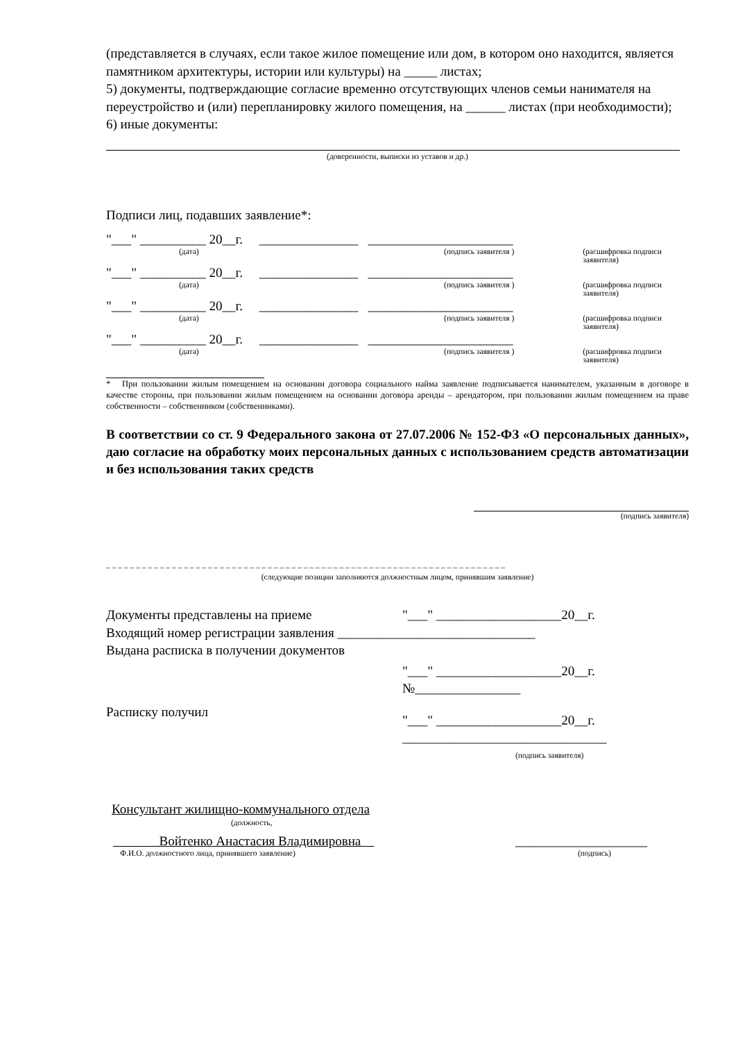(представляется в случаях, если такое жилое помещение или дом, в котором оно находится, является памятником архитектуры, истории или культуры) на _____ листах;
5) документы, подтверждающие согласие временно отсутствующих членов семьи нанимателя на переустройство и (или) перепланировку жилого помещения, на ______ листах (при необходимости);
6) иные документы:
(доверенности, выписки из уставов и др.)
Подписи лиц, подавших заявление*:
"___" __________ 20__г. _______________ ______________________
(дата) (подпись заявителя ) (расшифровка подписи заявителя)
"___" __________ 20__г. _______________ ______________________
(дата) (подпись заявителя ) (расшифровка подписи заявителя)
"___" __________ 20__г. _______________ ______________________
(дата) (подпись заявителя ) (расшифровка подписи заявителя)
"___" __________ 20__г. _______________ ______________________
(дата) (подпись заявителя ) (расшифровка подписи заявителя)
* При пользовании жилым помещением на основании договора социального найма заявление подписывается нанимателем, указанным в договоре в качестве стороны, при пользовании жилым помещением на основании договора аренды – арендатором, при пользовании жилым помещением на праве собственности – собственником (собственниками).
В соответствии со ст. 9 Федерального закона от 27.07.2006 № 152-ФЗ «О персональных данных», даю согласие на обработку моих персональных данных с использованием средств автоматизации и без использования таких средств
(подпись заявителя)
_ _ _ _ _ _ _ _ _ _ _ _ _ _ _ _ _ _ _ _ _ _ _ _ _ _ _ _ _ _ _ _ _ _ _ _ _ _ _ _ _ _ _ _ _ _ _ _ _ _ _ _ _ _ _ _ _ _ _ _ _ _ _ _ _ _ _
(следующие позиции заполняются должностным лицом, принявшим заявление)
Документы представлены на приеме "___" ___________________20__г.
Входящий номер регистрации заявления ______________________________
Выдана расписка в получении документов
"___" ___________________20__г.
№________________
Расписку получил "___" ___________________20__г.
_______________________________
(подпись заявителя)
Консультант жилищно-коммунального отдела
(должность,
Войтенко Анастасия Владимировна ____________________
Ф.И.О. должностного лица, принявшего заявление) (подпись)